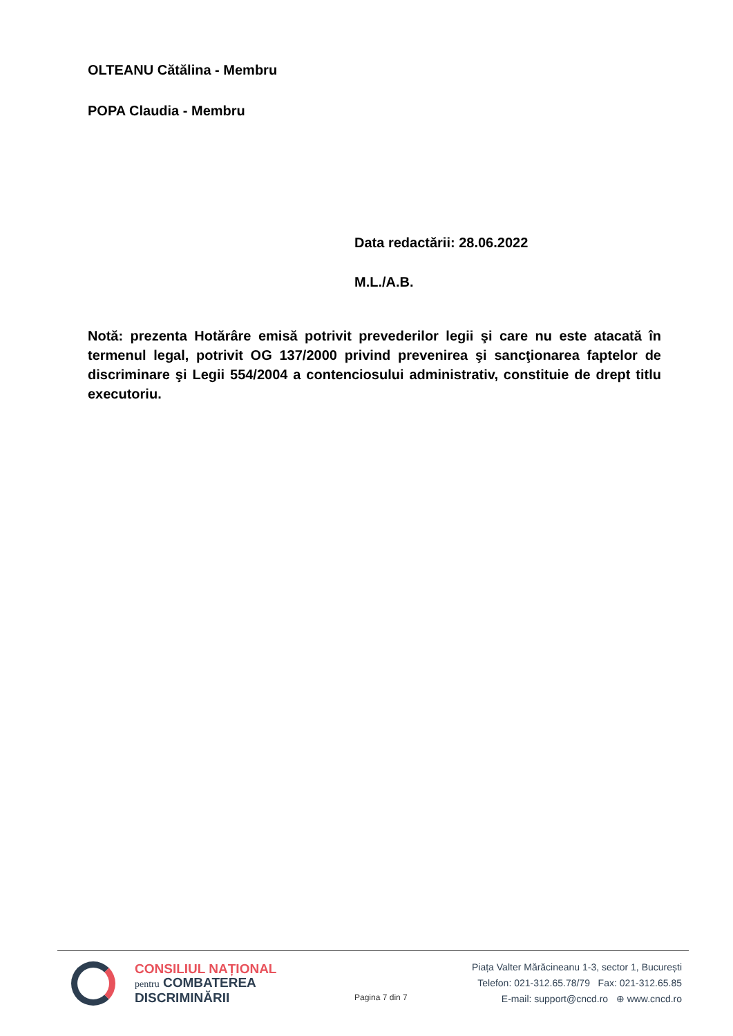OLTEANU Cătălina - Membru
POPA Claudia - Membru
Data redactării: 28.06.2022
M.L./A.B.
Notă: prezenta Hotărâre emisă potrivit prevederilor legii şi care nu este atacată în termenul legal, potrivit OG 137/2000 privind prevenirea şi sancţionarea faptelor de discriminare şi Legii 554/2004 a contenciosului administrativ, constituie de drept titlu executoriu.
CONSILIUL NAȚIONAL
pentru COMBATEREA
DISCRIMINĂRII
Pagina 7 din 7
Piața Valter Mărăcineanu 1-3, sector 1, București
Telefon: 021-312.65.78/79 Fax: 021-312.65.85
E-mail: support@cncd.ro ⊕ www.cncd.ro